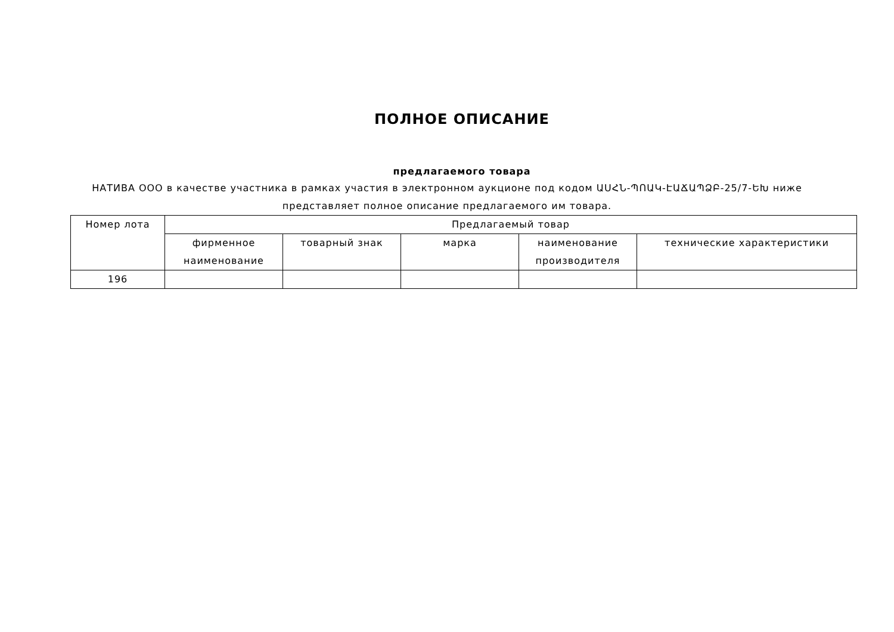ПОЛНОЕ ОПИСАНИЕ
предлагаемого товара
НАТИВА ООО в качестве участника в рамках участия в электронном аукционе под кодом ԱՍՀՆ-ՊՈԱԿ-ԷԱՃԱՊՁԲ-25/7-ԵԽ ниже представляет полное описание предлагаемого им товара.
| Номер лота | Предлагаемый товар | | | | |
| --- | --- | --- | --- | --- | --- |
| | фирменное наименование | товарный знак | марка | наименование производителя | технические характеристики |
| 196 | | | | | |